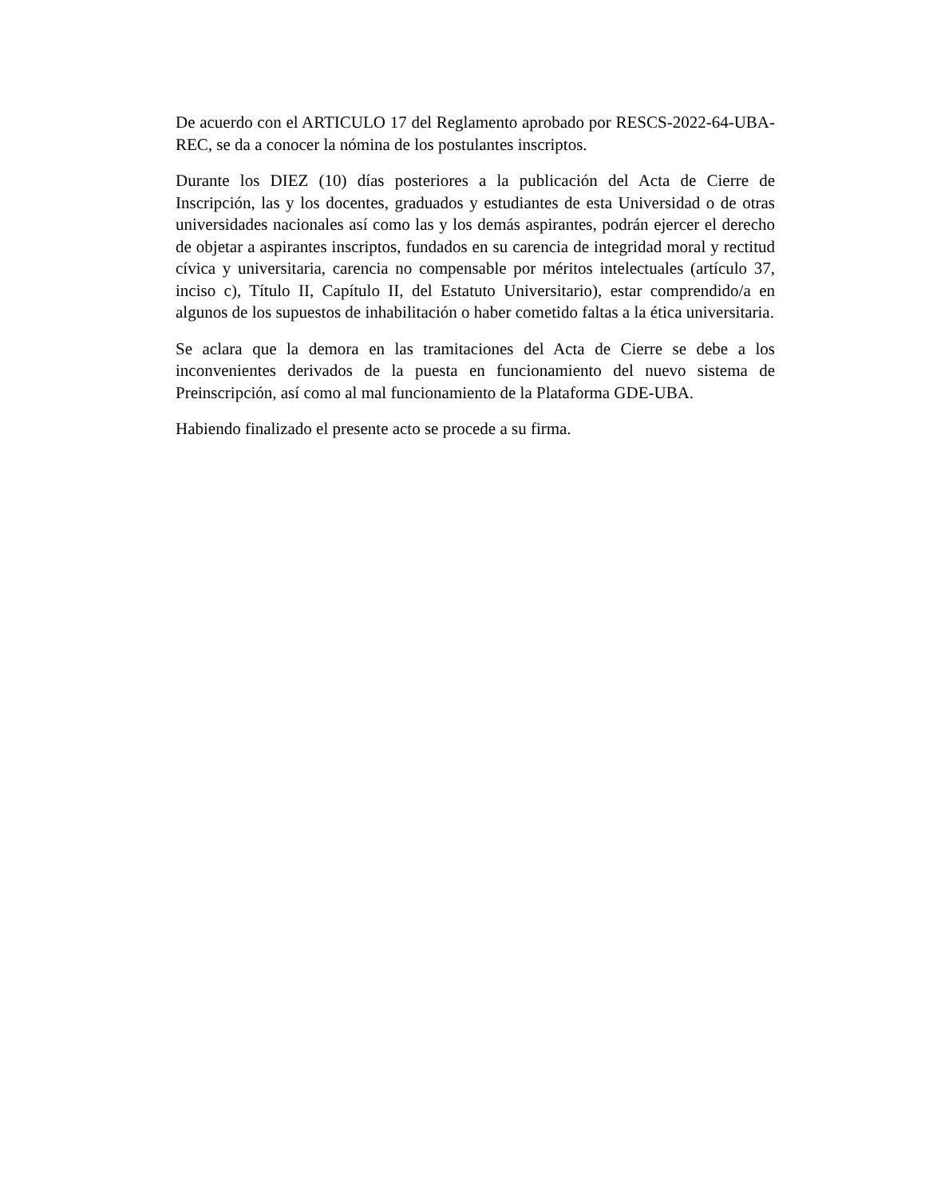De acuerdo con el ARTICULO 17 del Reglamento aprobado por RESCS-2022-64-UBA-REC, se da a conocer la nómina de los postulantes inscriptos.
Durante los DIEZ (10) días posteriores a la publicación del Acta de Cierre de Inscripción, las y los docentes, graduados y estudiantes de esta Universidad o de otras universidades nacionales así como las y los demás aspirantes, podrán ejercer el derecho de objetar a aspirantes inscriptos, fundados en su carencia de integridad moral y rectitud cívica y universitaria, carencia no compensable por méritos intelectuales (artículo 37, inciso c), Título II, Capítulo II, del Estatuto Universitario), estar comprendido/a en algunos de los supuestos de inhabilitación o haber cometido faltas a la ética universitaria.
Se aclara que la demora en las tramitaciones del Acta de Cierre se debe a los inconvenientes derivados de la puesta en funcionamiento del nuevo sistema de Preinscripción, así como al mal funcionamiento de la Plataforma GDE-UBA.
Habiendo finalizado el presente acto se procede a su firma.